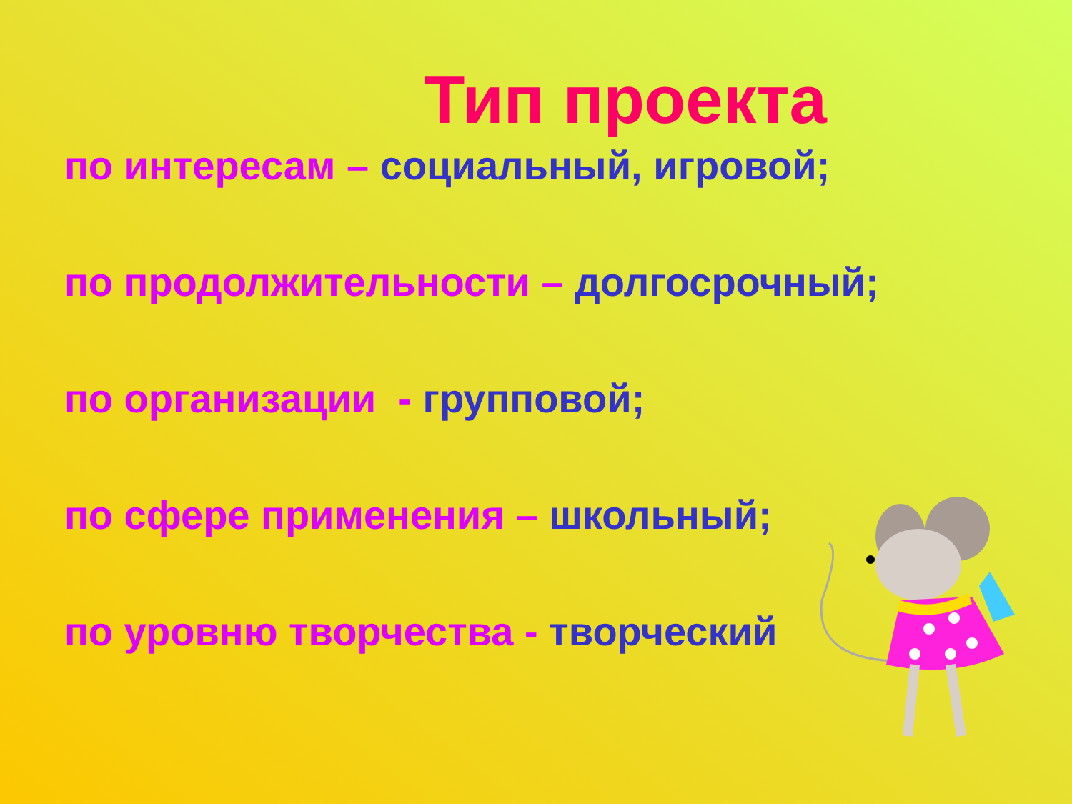Тип проекта
по интересам – социальный, игровой;
по продолжительности – долгосрочный;
по организации - групповой;
по сфере применения – школьный;
по уровню творчества - творческий